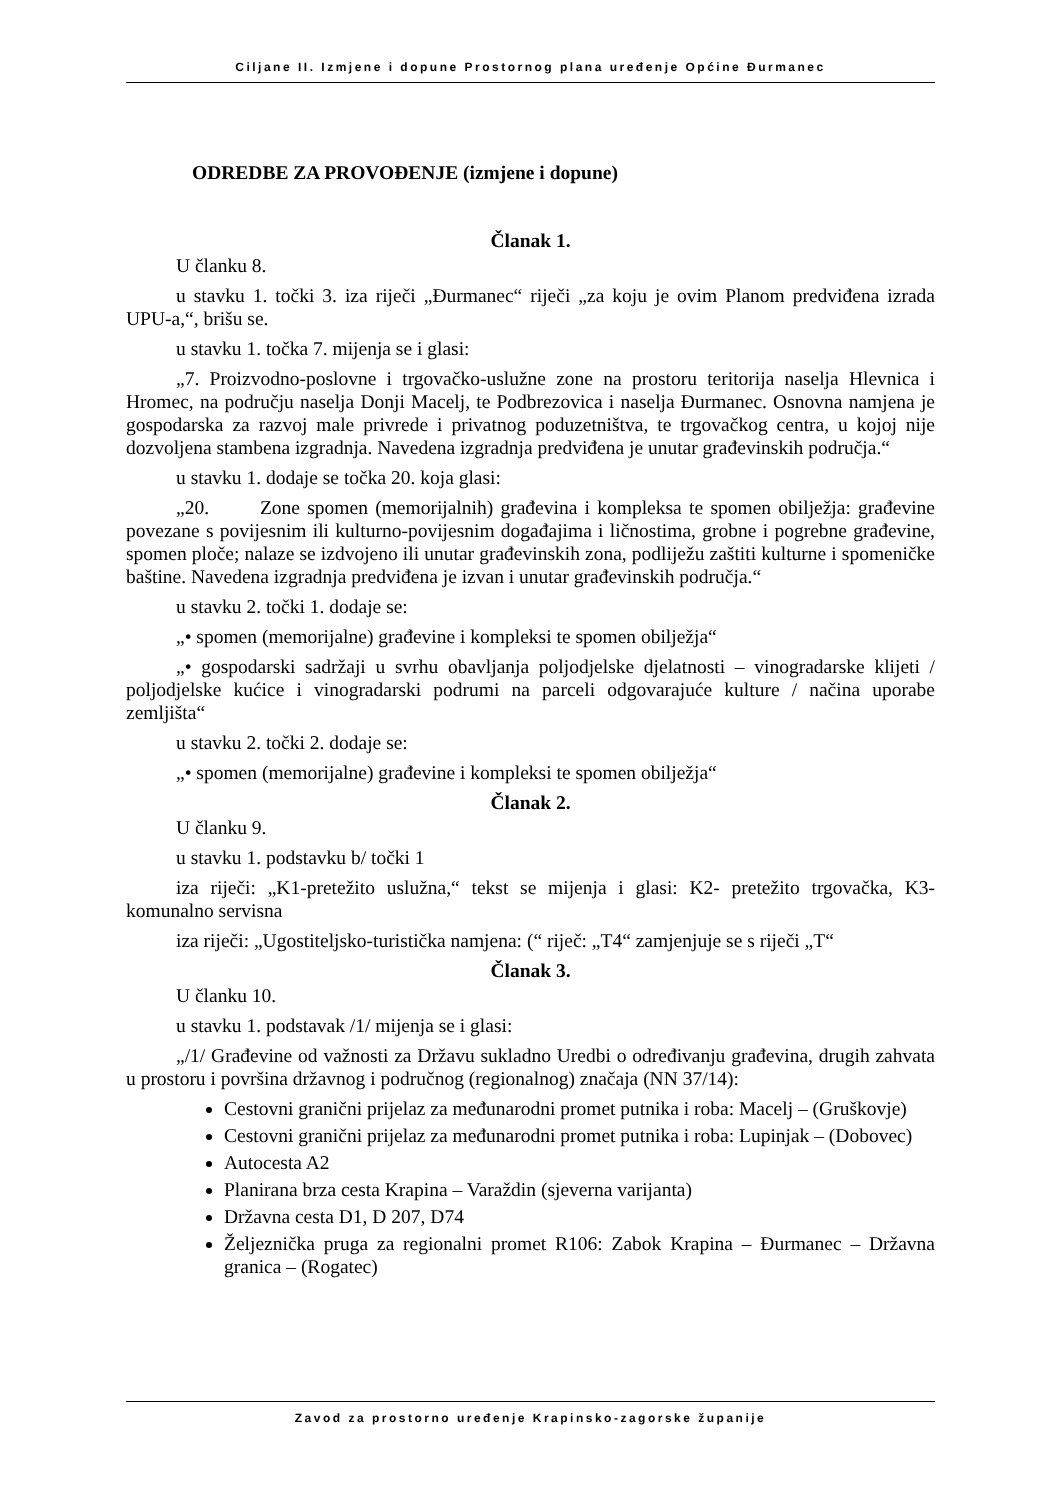Ciljane II. Izmjene i dopune Prostornog plana uređenje Općine Đurmanec
ODREDBE ZA PROVOĐENJE (izmjene i dopune)
Članak 1.
U članku 8.
u stavku 1. točki 3. iza riječi „Đurmanec“ riječi „za koju je ovim Planom predviđena izrada UPU-a,“, brišu se.
u stavku 1. točka 7. mijenja se i glasi:
„7. Proizvodno-poslovne i trgovačko-uslužne zone na prostoru teritorija naselja Hlevnica i Hromec, na području naselja Donji Macelj, te Podbrezovica i naselja Đurmanec. Osnovna namjena je gospodarska za razvoj male privrede i privatnog poduzetništva, te trgovačkog centra, u kojoj nije dozvoljena stambena izgradnja. Navedena izgradnja predviđena je unutar građevinskih područja.“
u stavku 1. dodaje se točka 20. koja glasi:
„20. Zone spomen (memorijalnih) građevina i kompleksa te spomen obilježja: građevine povezane s povijesnim ili kulturno-povijesnim događajima i ličnostima, grobne i pogrebne građevine, spomen ploče; nalaze se izdvojeno ili unutar građevinskih zona, podliježu zaštiti kulturne i spomeničke baštine. Navedena izgradnja predviđena je izvan i unutar građevinskih područja.“
u stavku 2. točki 1. dodaje se:
„• spomen (memorijalne) građevine i kompleksi te spomen obilježja“
„• gospodarski sadržaji u svrhu obavljanja poljodjelske djelatnosti – vinogradarske klijeti / poljodjelske kućice i vinogradarski podrumi na parceli odgovarajuće kulture / načina uporabe zemljišta“
u stavku 2. točki 2. dodaje se:
„• spomen (memorijalne) građevine i kompleksi te spomen obilježja“
Članak 2.
U članku 9.
u stavku 1. podstavku b/ točki 1
iza riječi: „K1-pretežito uslužna,“ tekst se mijenja i glasi: K2- pretežito trgovačka, K3-komunalno servisna
iza riječi: „Ugostiteljsko-turistička namjena: (“ riječ: „T4“ zamjenjuje se s riječi „T“
Članak 3.
U članku 10.
u stavku 1. podstavak /1/ mijenja se i glasi:
„/1/ Građevine od važnosti za Državu sukladno Uredbi o određivanju građevina, drugih zahvata u prostoru i površina državnog i područnog (regionalnog) značaja (NN 37/14):
Cestovni granični prijelaz za međunarodni promet putnika i roba: Macelj – (Gruškovje)
Cestovni granični prijelaz za međunarodni promet putnika i roba: Lupinjak – (Dobovec)
Autocesta A2
Planirana brza cesta Krapina – Varaždin (sjeverna varijanta)
Državna cesta D1, D 207, D74
Željeznička pruga za regionalni promet R106: Zabok Krapina – Đurmanec – Državna granica – (Rogatec)
Zavod za prostorno uređenje Krapinsko-zagorske županije